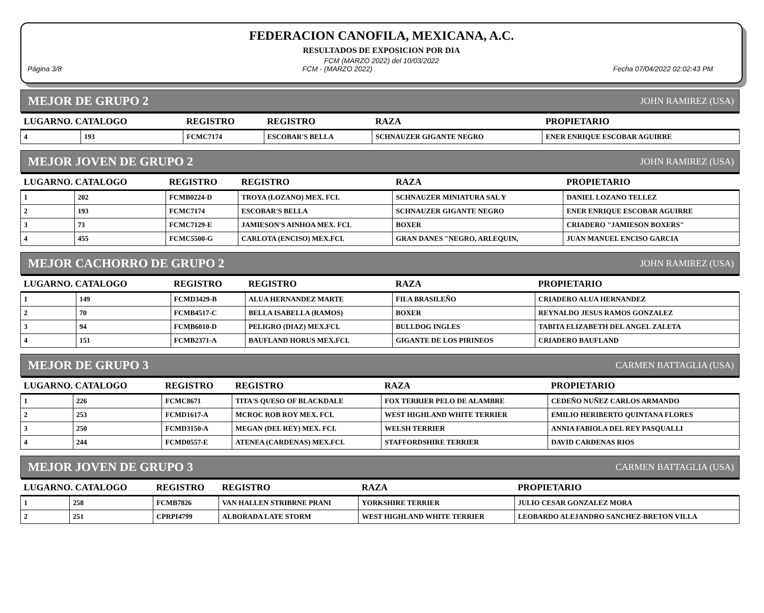FEDERACION CANOFILA, MEXICANA, A.C.
RESULTADOS DE EXPOSICION POR DIA
FCM (MARZO 2022) del 10/03/2022
Página 3/8 FCM - (MARZO 2022) Fecha 07/04/2022 02:02:43 PM
MEJOR DE GRUPO 2 JOHN RAMIREZ (USA)
| LUGARNO. CATALOGO | | REGISTRO | REGISTRO | RAZA | PROPIETARIO |
| --- | --- | --- | --- | --- | --- |
| 4 | 193 | FCMC7174 | ESCOBAR'S BELLA | SCHNAUZER GIGANTE NEGRO | ENER ENRIQUE ESCOBAR AGUIRRE |
MEJOR JOVEN DE GRUPO 2 JOHN RAMIREZ (USA)
| LUGARNO. CATALOGO | | REGISTRO | REGISTRO | RAZA | PROPIETARIO |
| --- | --- | --- | --- | --- | --- |
| 1 | 202 | FCMB0224-D | TROYA (LOZANO) MEX. FCI. | SCHNAUZER MINIATURA SAL Y | DANIEL LOZANO TELLEZ |
| 2 | 193 | FCMC7174 | ESCOBAR'S BELLA | SCHNAUZER GIGANTE NEGRO | ENER ENRIQUE ESCOBAR AGUIRRE |
| 3 | 73 | FCMC7129-E | JAMIESON'S AINHOA MEX. FCI. | BOXER | CRIADERO "JAMIESON BOXERS" |
| 4 | 455 | FCMC5500-G | CARLOTA (ENCISO) MEX.FCI. | GRAN DANES "NEGRO, ARLEQUIN, | JUAN MANUEL ENCISO GARCIA |
MEJOR CACHORRO DE GRUPO 2 JOHN RAMIREZ (USA)
| LUGARNO. CATALOGO | | REGISTRO | REGISTRO | RAZA | PROPIETARIO |
| --- | --- | --- | --- | --- | --- |
| 1 | 149 | FCMD3429-B | ALUA HERNANDEZ MARTE | FILA BRASILEÑO | CRIADERO ALUA HERNANDEZ |
| 2 | 70 | FCMB4517-C | BELLA ISABELLA (RAMOS) | BOXER | REYNALDO JESUS RAMOS GONZALEZ |
| 3 | 94 | FCMB6010-D | PELIGRO (DIAZ) MEX.FCI. | BULLDOG INGLES | TABITA ELIZABETH DEL ANGEL ZALETA |
| 4 | 151 | FCMB2371-A | BAUFLAND HORUS MEX.FCI. | GIGANTE DE LOS PIRINEOS | CRIADERO BAUFLAND |
MEJOR DE GRUPO 3 CARMEN BATTAGLIA (USA)
| LUGARNO. CATALOGO | | REGISTRO | REGISTRO | RAZA | PROPIETARIO |
| --- | --- | --- | --- | --- | --- |
| 1 | 226 | FCMC8671 | TITA'S QUESO OF BLACKDALE | FOX TERRIER PELO DE ALAMBRE | CEDEÑO NUÑEZ CARLOS ARMANDO |
| 2 | 253 | FCMD1617-A | MCROC ROB ROY MEX. FCI. | WEST HIGHLAND WHITE TERRIER | EMILIO HERIBERTO QUINTANA FLORES |
| 3 | 250 | FCMD3150-A | MEGAN (DEL REY) MEX. FCI. | WELSH TERRIER | ANNIA FABIOLA DEL REY PASQUALLI |
| 4 | 244 | FCMD0557-E | ATENEA (CARDENAS) MEX.FCI. | STAFFORDSHIRE TERRIER | DAVID CARDENAS RIOS |
MEJOR JOVEN DE GRUPO 3 CARMEN BATTAGLIA (USA)
| LUGARNO. CATALOGO | | REGISTRO | REGISTRO | RAZA | PROPIETARIO |
| --- | --- | --- | --- | --- | --- |
| 1 | 258 | FCMB7826 | VAN HALLEN STRIBRNE PRANI | YORKSHIRE TERRIER | JULIO CESAR GONZALEZ MORA |
| 2 | 251 | CPRPI4799 | ALBORADA LATE STORM | WEST HIGHLAND WHITE TERRIER | LEOBARDO ALEJANDRO SANCHEZ-BRETON VILLA |